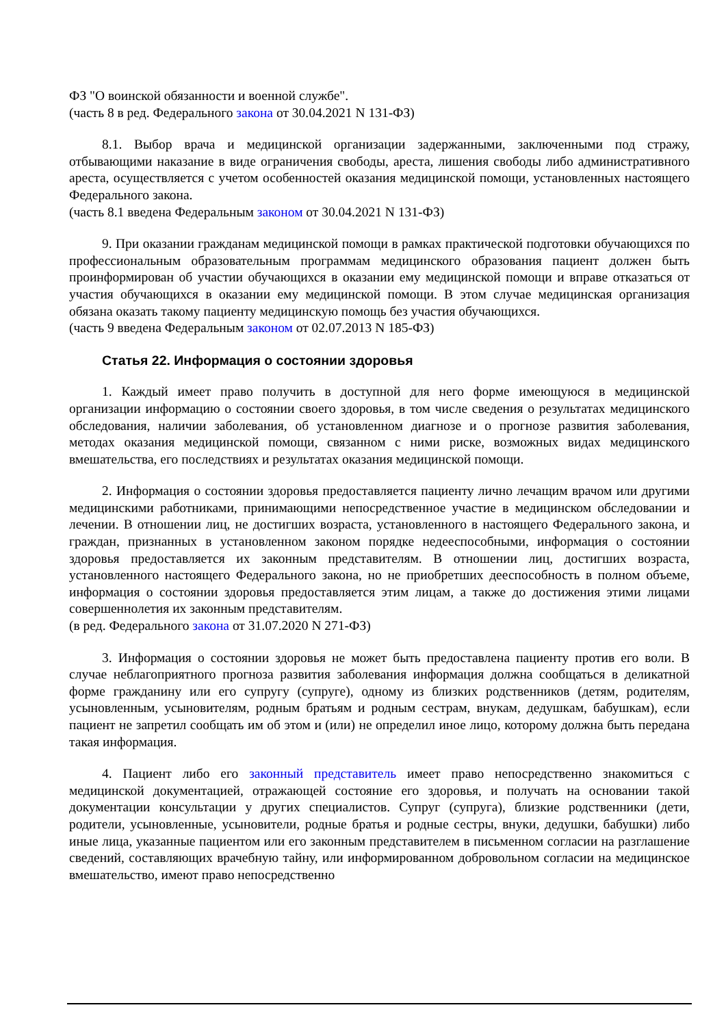ФЗ "О воинской обязанности и военной службе".
(часть 8 в ред. Федерального закона от 30.04.2021 N 131-ФЗ)
8.1. Выбор врача и медицинской организации задержанными, заключенными под стражу, отбывающими наказание в виде ограничения свободы, ареста, лишения свободы либо административного ареста, осуществляется с учетом особенностей оказания медицинской помощи, установленных настоящего Федерального закона.
(часть 8.1 введена Федеральным законом от 30.04.2021 N 131-ФЗ)
9. При оказании гражданам медицинской помощи в рамках практической подготовки обучающихся по профессиональным образовательным программам медицинского образования пациент должен быть проинформирован об участии обучающихся в оказании ему медицинской помощи и вправе отказаться от участия обучающихся в оказании ему медицинской помощи. В этом случае медицинская организация обязана оказать такому пациенту медицинскую помощь без участия обучающихся.
(часть 9 введена Федеральным законом от 02.07.2013 N 185-ФЗ)
Статья 22. Информация о состоянии здоровья
1. Каждый имеет право получить в доступной для него форме имеющуюся в медицинской организации информацию о состоянии своего здоровья, в том числе сведения о результатах медицинского обследования, наличии заболевания, об установленном диагнозе и о прогнозе развития заболевания, методах оказания медицинской помощи, связанном с ними риске, возможных видах медицинского вмешательства, его последствиях и результатах оказания медицинской помощи.
2. Информация о состоянии здоровья предоставляется пациенту лично лечащим врачом или другими медицинскими работниками, принимающими непосредственное участие в медицинском обследовании и лечении. В отношении лиц, не достигших возраста, установленного в настоящего Федерального закона, и граждан, признанных в установленном законом порядке недееспособными, информация о состоянии здоровья предоставляется их законным представителям. В отношении лиц, достигших возраста, установленного настоящего Федерального закона, но не приобретших дееспособность в полном объеме, информация о состоянии здоровья предоставляется этим лицам, а также до достижения этими лицами совершеннолетия их законным представителям.
(в ред. Федерального закона от 31.07.2020 N 271-ФЗ)
3. Информация о состоянии здоровья не может быть предоставлена пациенту против его воли. В случае неблагоприятного прогноза развития заболевания информация должна сообщаться в деликатной форме гражданину или его супругу (супруге), одному из близких родственников (детям, родителям, усыновленным, усыновителям, родным братьям и родным сестрам, внукам, дедушкам, бабушкам), если пациент не запретил сообщать им об этом и (или) не определил иное лицо, которому должна быть передана такая информация.
4. Пациент либо его законный представитель имеет право непосредственно знакомиться с медицинской документацией, отражающей состояние его здоровья, и получать на основании такой документации консультации у других специалистов. Супруг (супруга), близкие родственники (дети, родители, усыновленные, усыновители, родные братья и родные сестры, внуки, дедушки, бабушки) либо иные лица, указанные пациентом или его законным представителем в письменном согласии на разглашение сведений, составляющих врачебную тайну, или информированном добровольном согласии на медицинское вмешательство, имеют право непосредственно